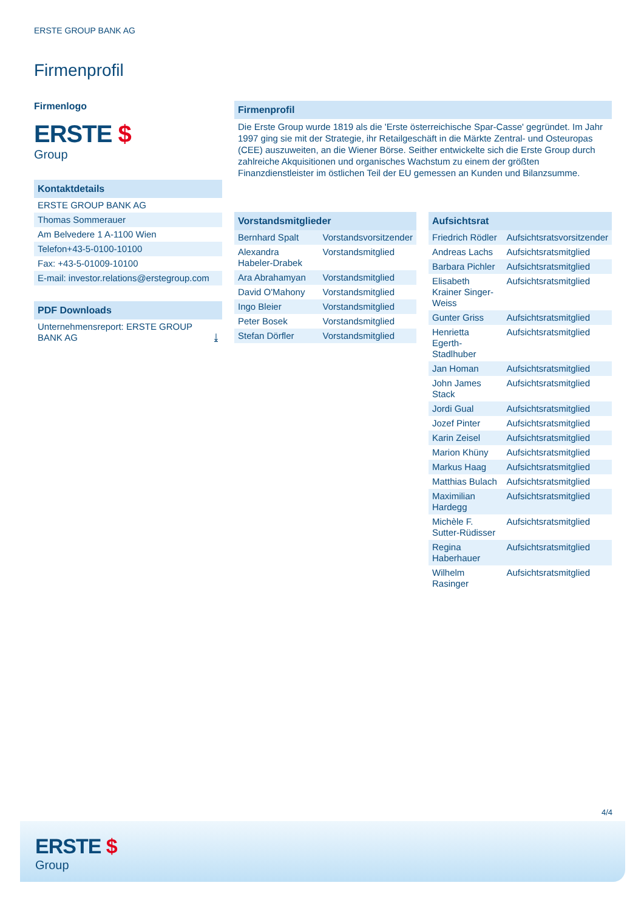ERSTE GROUP BANK AG
Firmenprofil
Firmenlogo
ERSTE $
Group
Kontaktdetails
ERSTE GROUP BANK AG
Thomas Sommerauer
Am Belvedere 1 A-1100 Wien
Telefon+43-5-0100-10100
Fax: +43-5-01009-10100
E-mail: investor.relations@erstegroup.com
PDF Downloads
Unternehmensreport: ERSTE GROUP BANK AG ⤓
Firmenprofil
Die Erste Group wurde 1819 als die 'Erste österreichische Spar-Casse' gegründet. Im Jahr 1997 ging sie mit der Strategie, ihr Retailgeschäft in die Märkte Zentral- und Osteuropas (CEE) auszuweiten, an die Wiener Börse. Seither entwickelte sich die Erste Group durch zahlreiche Akquisitionen und organisches Wachstum zu einem der größten Finanzdienstleister im östlichen Teil der EU gemessen an Kunden und Bilanzsumme.
| Vorstandsmitglieder | |
| --- | --- |
| Bernhard Spalt | Vorstandsvorsitzender |
| Alexandra Habeler-Drabek | Vorstandsmitglied |
| Ara Abrahamyan | Vorstandsmitglied |
| David O'Mahony | Vorstandsmitglied |
| Ingo Bleier | Vorstandsmitglied |
| Peter Bosek | Vorstandsmitglied |
| Stefan Dörfler | Vorstandsmitglied |
| Aufsichtsrat | |
| --- | --- |
| Friedrich Rödler | Aufsichtsratsvorsitzender |
| Andreas Lachs | Aufsichtsratsmitglied |
| Barbara Pichler | Aufsichtsratsmitglied |
| Elisabeth Krainer Singer-Weiss | Aufsichtsratsmitglied |
| Gunter Griss | Aufsichtsratsmitglied |
| Henrietta Egerth-Stadlhuber | Aufsichtsratsmitglied |
| Jan Homan | Aufsichtsratsmitglied |
| John James Stack | Aufsichtsratsmitglied |
| Jordi Gual | Aufsichtsratsmitglied |
| Jozef Pinter | Aufsichtsratsmitglied |
| Karin Zeisel | Aufsichtsratsmitglied |
| Marion Khüny | Aufsichtsratsmitglied |
| Markus Haag | Aufsichtsratsmitglied |
| Matthias Bulach | Aufsichtsratsmitglied |
| Maximilian Hardegg | Aufsichtsratsmitglied |
| Michèle F. Sutter-Rüdisser | Aufsichtsratsmitglied |
| Regina Haberhauer | Aufsichtsratsmitglied |
| Wilhelm Rasinger | Aufsichtsratsmitglied |
4/4
ERSTE $
Group